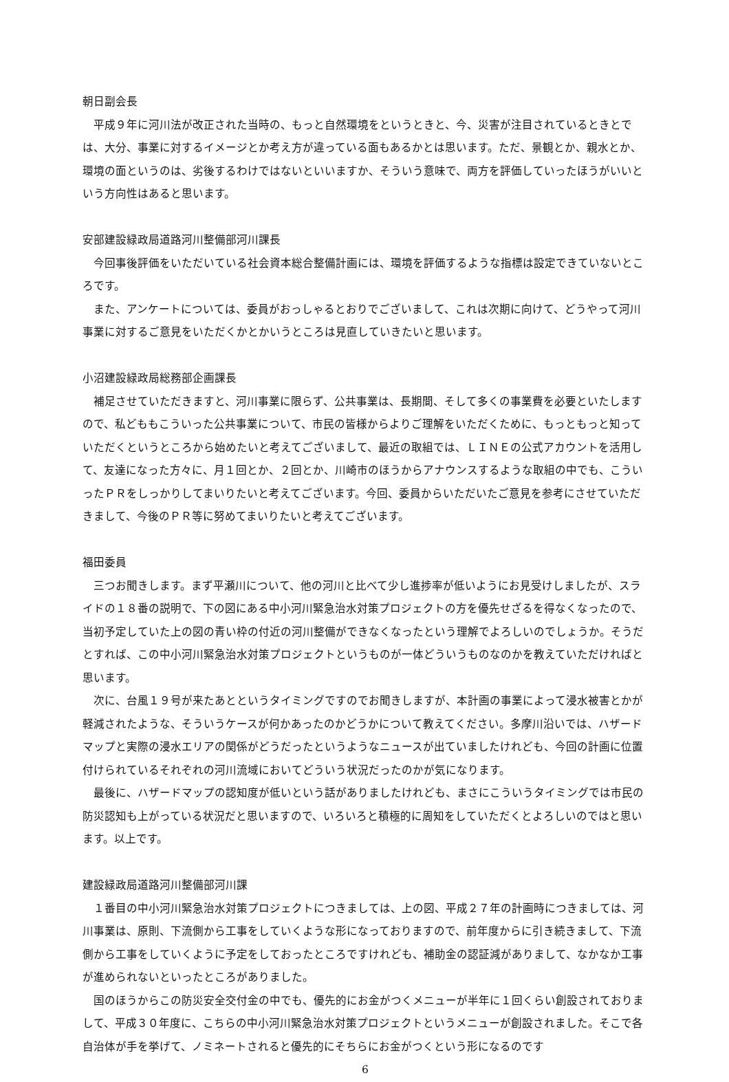朝日副会長
　平成９年に河川法が改正された当時の、もっと自然環境をというときと、今、災害が注目されているときとでは、大分、事業に対するイメージとか考え方が違っている面もあるかとは思います。ただ、景観とか、親水とか、環境の面というのは、劣後するわけではないといいますか、そういう意味で、両方を評価していったほうがいいという方向性はあると思います。
安部建設緑政局道路河川整備部河川課長
　今回事後評価をいただいている社会資本総合整備計画には、環境を評価するような指標は設定できていないところです。
　また、アンケートについては、委員がおっしゃるとおりでございまして、これは次期に向けて、どうやって河川事業に対するご意見をいただくかとかいうところは見直していきたいと思います。
小沼建設緑政局総務部企画課長
　補足させていただきますと、河川事業に限らず、公共事業は、長期間、そして多くの事業費を必要といたしますので、私どももこういった公共事業について、市民の皆様からよりご理解をいただくために、もっともっと知っていただくというところから始めたいと考えてございまして、最近の取組では、ＬＩＮＥの公式アカウントを活用して、友達になった方々に、月１回とか、２回とか、川崎市のほうからアナウンスするような取組の中でも、こういったＰＲをしっかりしてまいりたいと考えてございます。今回、委員からいただいたご意見を参考にさせていただきまして、今後のＰＲ等に努めてまいりたいと考えてございます。
福田委員
　三つお聞きします。まず平瀬川について、他の河川と比べて少し進捗率が低いようにお見受けしましたが、スライドの１８番の説明で、下の図にある中小河川緊急治水対策プロジェクトの方を優先せざるを得なくなったので、当初予定していた上の図の青い枠の付近の河川整備ができなくなったという理解でよろしいのでしょうか。そうだとすれば、この中小河川緊急治水対策プロジェクトというものが一体どういうものなのかを教えていただければと思います。
　次に、台風１９号が来たあとというタイミングですのでお聞きしますが、本計画の事業によって浸水被害とかが軽減されたような、そういうケースが何かあったのかどうかについて教えてください。多摩川沿いでは、ハザードマップと実際の浸水エリアの関係がどうだったというようなニュースが出ていましたけれども、今回の計画に位置付けられているそれぞれの河川流域においてどういう状況だったのかが気になります。
　最後に、ハザードマップの認知度が低いという話がありましたけれども、まさにこういうタイミングでは市民の防災認知も上がっている状況だと思いますので、いろいろと積極的に周知をしていただくとよろしいのではと思います。以上です。
建設緑政局道路河川整備部河川課
　１番目の中小河川緊急治水対策プロジェクトにつきましては、上の図、平成２７年の計画時につきましては、河川事業は、原則、下流側から工事をしていくような形になっておりますので、前年度からに引き続きまして、下流側から工事をしていくように予定をしておったところですけれども、補助金の認証減がありまして、なかなか工事が進められないといったところがありました。
　国のほうからこの防災安全交付金の中でも、優先的にお金がつくメニューが半年に１回くらい創設されておりまして、平成３０年度に、こちらの中小河川緊急治水対策プロジェクトというメニューが創設されました。そこで各自治体が手を挙げて、ノミネートされると優先的にそちらにお金がつくという形になるのです
6